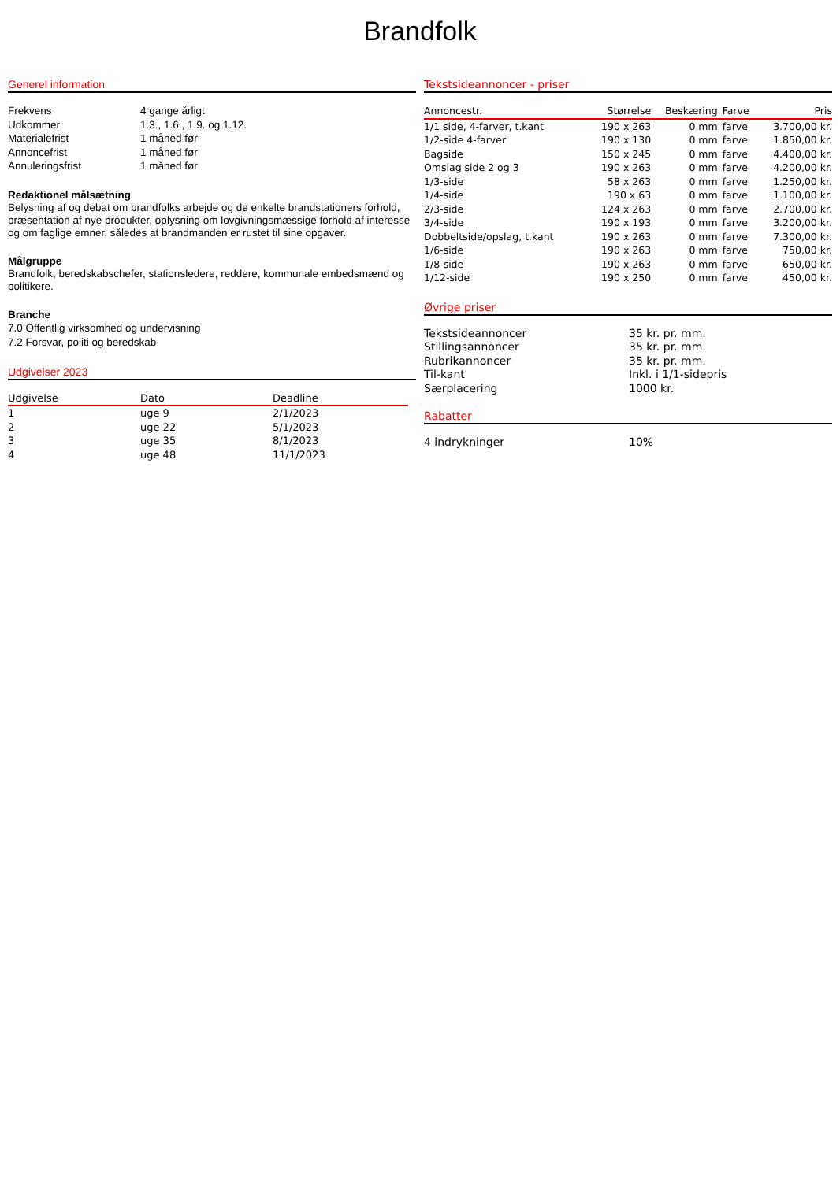Brandfolk
Generel information
| Frekvens | 4 gange årligt |
| Udkommer | 1.3., 1.6., 1.9. og 1.12. |
| Materialefrist | 1 måned før |
| Annoncefrist | 1 måned før |
| Annuleringsfrist | 1 måned før |
Redaktionel målsætning
Belysning af og debat om brandfolks arbejde og de enkelte brandstationers forhold, præsentation af nye produkter, oplysning om lovgivningsmæssige forhold af interesse og om faglige emner, således at brandmanden er rustet til sine opgaver.
Målgruppe
Brandfolk, beredskabschefer, stationsledere, reddere, kommunale embedsmænd og politikere.
Branche
7.0 Offentlig virksomhed og undervisning
7.2 Forsvar, politi og beredskab
Udgivelser 2023
| Udgivelse | Dato | Deadline |
| --- | --- | --- |
| 1 | uge 9 | 2/1/2023 |
| 2 | uge 22 | 5/1/2023 |
| 3 | uge 35 | 8/1/2023 |
| 4 | uge 48 | 11/1/2023 |
Tekstsideannoncer - priser
| Annoncestr. | Størrelse | Beskæring | Farve | Pris |
| --- | --- | --- | --- | --- |
| 1/1 side, 4-farver, t.kant | 190 x 263 | 0 mm | farve | 3.700,00 kr. |
| 1/2-side 4-farver | 190 x 130 | 0 mm | farve | 1.850,00 kr. |
| Bagside | 150 x 245 | 0 mm | farve | 4.400,00 kr. |
| Omslag side 2 og 3 | 190 x 263 | 0 mm | farve | 4.200,00 kr. |
| 1/3-side | 58 x 263 | 0 mm | farve | 1.250,00 kr. |
| 1/4-side | 190 x 63 | 0 mm | farve | 1.100,00 kr. |
| 2/3-side | 124 x 263 | 0 mm | farve | 2.700,00 kr. |
| 3/4-side | 190 x 193 | 0 mm | farve | 3.200,00 kr. |
| Dobbeltside/opslag, t.kant | 190 x 263 | 0 mm | farve | 7.300,00 kr. |
| 1/6-side | 190 x 263 | 0 mm | farve | 750,00 kr. |
| 1/8-side | 190 x 263 | 0 mm | farve | 650,00 kr. |
| 1/12-side | 190 x 250 | 0 mm | farve | 450,00 kr. |
Øvrige priser
| Tekstsideannoncer | 35 kr. pr. mm. |
| Stillingsannoncer | 35 kr. pr. mm. |
| Rubrikannoncer | 35 kr. pr. mm. |
| Til-kant | Inkl. i 1/1-sidepris |
| Særplacering | 1000 kr. |
Rabatter
| 4 indrykninger | 10% |